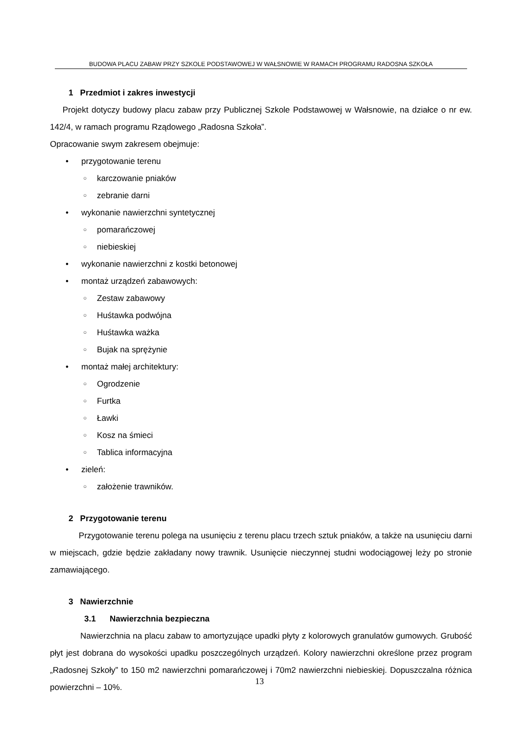BUDOWA PLACU ZABAW PRZY SZKOLE PODSTAWOWEJ W WAŁSNOWIE W RAMACH PROGRAMU RADOSNA SZKOŁA
1 Przedmiot i zakres inwestycji
Projekt dotyczy budowy placu zabaw przy Publicznej Szkole Podstawowej w Wałsnowie, na działce o nr ew. 142/4, w ramach programu Rządowego „Radosna Szkoła”.
Opracowanie swym zakresem obejmuje:
• przygotowanie terenu
○ karczowanie pniaków
○ zebranie darni
• wykonanie nawierzchni syntetycznej
○ pomarańczowej
○ niebieskiej
• wykonanie nawierzchni z kostki betonowej
• montaż urządzeń zabawowych:
○ Zestaw zabawowy
○ Huśtawka podwójna
○ Huśtawka ważka
○ Bujak na sprężynie
• montaż małej architektury:
○ Ogrodzenie
○ Furtka
○ Ławki
○ Kosz na śmieci
○ Tablica informacyjna
• zieleń:
○ założenie trawników.
2 Przygotowanie terenu
Przygotowanie terenu polega na usunięciu z terenu placu trzech sztuk pniaków, a także na usunięciu darni w miejscach, gdzie będzie zakładany nowy trawnik. Usunięcie nieczynnej studni wodociągowej leży po stronie zamawiającego.
3 Nawierzchnie
3.1 Nawierzchnia bezpieczna
Nawierzchnia na placu zabaw to amortyzujące upadki płyty z kolorowych granulatów gumowych. Grubość płyt jest dobrana do wysokości upadku poszczególnych urządzeń. Kolory nawierzchni określone przez program „Radosnej Szkoły” to 150 m2 nawierzchni pomarańczowej i 70m2 nawierzchni niebieskiej. Dopuszczalna różnica powierzchni – 10%.
13